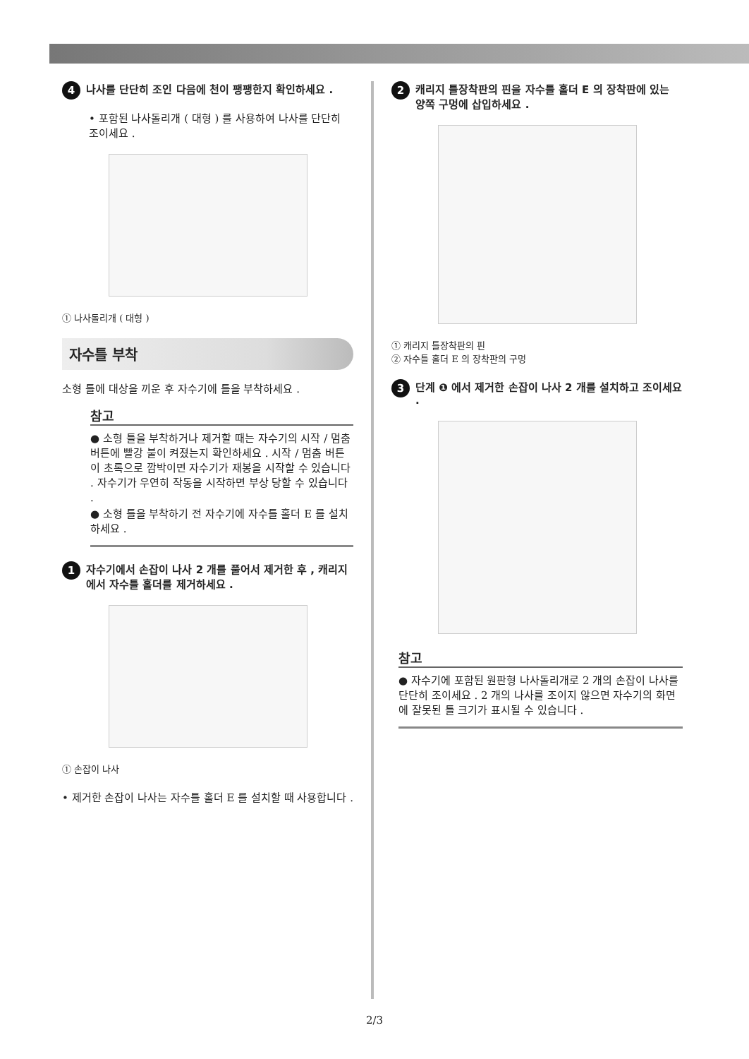4 나사를 단단히 조인 다음에 천이 팽팽한지 확인하세요 .
• 포함된 나사돌리개 ( 대형 ) 를 사용하여 나사를 단단히 조이세요 .
① 나사돌리개 ( 대형 )
자수틀 부착
소형 틀에 대상을 끼운 후 자수기에 틀을 부착하세요 .
참고
● 소형 틀을 부착하거나 제거할 때는 자수기의 시작 / 멈춤 버튼에 빨강 불이 켜졌는지 확인하세요 . 시작 / 멈춤 버튼이 초록으로 깜박이면 자수기가 재봉을 시작할 수 있습니다 . 자수기가 우연히 작동을 시작하면 부상 당할 수 있습니다 .
● 소형 틀을 부착하기 전 자수기에 자수틀 홀더 E 를 설치하세요 .
1 자수기에서 손잡이 나사 2 개를 풀어서 제거한 후 , 캐리지에서 자수틀 홀더를 제거하세요 .
① 손잡이 나사
• 제거한 손잡이 나사는 자수틀 홀더 E 를 설치할 때 사용합니다 .
2 캐리지 틀장착판의 핀을 자수틀 홀더 E 의 장착판에 있는 양쪽 구멍에 삽입하세요 .
① 캐리지 틀장착판의 핀
② 자수틀 홀더 E 의 장착판의 구멍
3 단계 ❶ 에서 제거한 손잡이 나사 2 개를 설치하고 조이세요 .
참고
● 자수기에 포함된 원판형 나사돌리개로 2 개의 손잡이 나사를 단단히 조이세요 . 2 개의 나사를 조이지 않으면 자수기의 화면에 잘못된 틀 크기가 표시될 수 있습니다 .
2/3